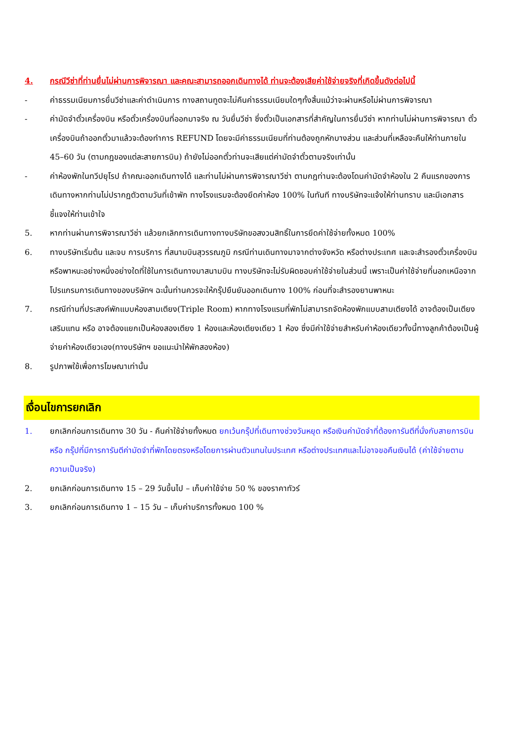4. กรณีวีซ่าที่ท่านยื่นไม่ผ่านการพิจารณา และคณะสามารถออกเดินทางได้ ท่านจะต้องเสียค่าใช้จ่ายจริงที่เกิดขึ้นดังต่อไปนี้
- ค่าธรรมเนียมการยื่นวีซ่าและค่าดำเนินการ ทางสถานทูตจะไม่คืนค่าธรรมเนียมใดๆทั้งสิ้นแม้ว่าจะผ่านหรือไม่ผ่านการพิจารณา
- ค่ามัดจำตั๋วเครื่องบิน หรือตั๋วเครื่องบินที่ออกมาจริง ณ วันยื่นวีซ่า ซึ่งตั๋วเป็นเอกสารที่สำคัญในการยื่นวีซ่า หากท่านไม่ผ่านการพิจารณา ตั๋วเครื่องบินถ้าออกตั๋วมาแล้วจะต้องทำการ REFUND โดยจะมีค่าธรรมเนียมที่ท่านต้องถูกหักบางส่วน และส่วนที่เหลือจะคืนให้ท่านภายใน 45–60 วัน (ตามกฎของแต่ละสายการบิน) ถ้ายังไม่ออกตั๋วท่านจะเสียแต่ค่ามัดจำตั๋วตามจริงเท่านั้น
- ค่าห้องพักในทวีปยุโรป ถ้าคณะออกเดินทางได้ และท่านไม่ผ่านการพิจารณาวีซ่า ตามกฎท่านจะต้องโดนค่ามัดจำห้องใน 2 คืนแรกของการเดินทางหากท่านไม่ปรากฏตัวตามวันที่เข้าพัก ทางโรงแรมจะต้องยึดค่าห้อง 100% ในทันที ทางบริษัทจะแจ้งให้ท่านทราบ และมีเอกสารชี้แจงให้ท่านเข้าใจ
5. หากท่านผ่านการพิจารณาวีซ่า แล้วยกเลิกการเดินทางทางบริษัทขอสงวนสิทธิ์ในการยึดค่าใช้จ่ายทั้งหมด 100%
6. ทางบริษัทเริ่มต้น และจบ การบริการ ที่สนามบินสุวรรณภูมิ กรณีท่านเดินทางมาจากต่างจังหวัด หรือต่างประเทศ และจะสำรองตั๋วเครื่องบิน หรือพาหนะอย่างหนึ่งอย่างใดที่ใช้ในการเดินทางมาสนามบิน ทางบริษัทจะไม่รับผิดชอบค่าใช้จ่ายในส่วนนี้ เพราะเป็นค่าใช้จ่ายที่นอกเหนือจากโปรแกรมการเดินทางของบริษัทฯ ฉะนั้นท่านควรจะให้กรุ๊ปยืนยันออกเดินทาง 100% ก่อนที่จะสำรองยานพาหนะ
7. กรณีท่านที่ประสงค์พักแบบห้องสามเตียง(Triple Room) หากทางโรงแรมที่พักไม่สามารถจัดห้องพักแบบสามเตียงได้ อาจต้องเป็นเตียงเสริมแทน หรือ อาจต้องแยกเป็นห้องสองเตียง 1 ห้องและห้องเตียงเดียว 1 ห้อง ซึ่งมีค่าใช้จ่ายสำหรับค่าห้องเดียวทั้งนี้ทางลูกค้าต้องเป็นผู้จ่ายค่าห้องเดียวเอง(ทางบริษัทฯ ขอแนะนำให้พักสองห้อง)
8. รูปภาพใช้เพื่อการโฆษณาเท่านั้น
เงื่อนไขการยกเลิก
1. ยกเลิกก่อนการเดินทาง 30 วัน - คืนค่าใช้จ่ายทั้งหมด ยกเว้นกรุ๊ปที่เดินทางช่วงวันหยุด หรือเงินค่ามัดจำที่ต้องการันตีที่นั่งกับสายการบิน หรือ กรุ๊ปที่มีการการันตีค่ามัดจำที่พักโดยตรงหรือโดยการผ่านตัวแทนในประเทศ หรือต่างประเทศและไม่อาจขอคืนเงินได้ (ค่าใช้จ่ายตามความเป็นจริง)
2. ยกเลิกก่อนการเดินทาง 15 – 29 วันขึ้นไป – เก็บค่าใช้จ่าย 50 % ของราคาทัวร์
3. ยกเลิกก่อนการเดินทาง 1 – 15 วัน – เก็บค่าบริการทั้งหมด 100 %